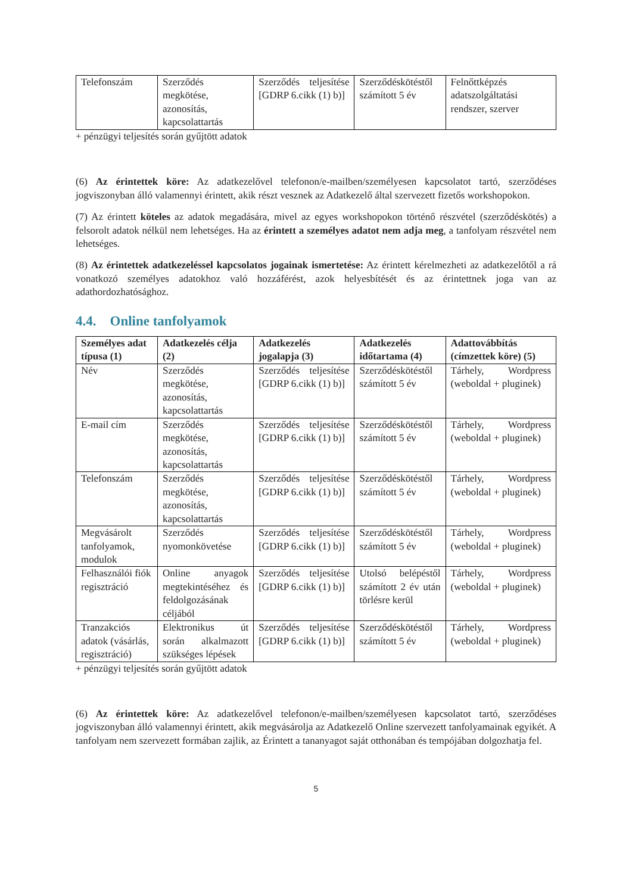| Telefonszám | Szerződés megkötése, azonosítás, kapcsolattartás | Szerződés teljesítése [GDRP 6.cikk (1) b)] | Szerződéskötéstől számított 5 év | Felnőttképzés adatszolgáltatási rendszer, szerver |
+ pénzügyi teljesítés során gyűjtött adatok
(6) Az érintettek köre: Az adatkezelővel telefonon/e-mailben/személyesen kapcsolatot tartó, szerződéses jogviszonyban álló valamennyi érintett, akik részt vesznek az Adatkezelő által szervezett fizetős workshopokon.
(7) Az érintett köteles az adatok megadására, mivel az egyes workshopokon történő részvétel (szerződéskötés) a felsorolt adatok nélkül nem lehetséges. Ha az érintett a személyes adatot nem adja meg, a tanfolyam részvétel nem lehetséges.
(8) Az érintettek adatkezeléssel kapcsolatos jogainak ismertetése: Az érintett kérelmezheti az adatkezelőtől a rá vonatkozó személyes adatokhoz való hozzáférést, azok helyesbítését és az érintettnek joga van az adathordozhatósághoz.
4.4. Online tanfolyamok
| Személyes adat típusa (1) | Adatkezelés célja (2) | Adatkezelés jogalapja (3) | Adatkezelés időtartama (4) | Adattovábbítás (címzettek köre) (5) |
| --- | --- | --- | --- | --- |
| Név | Szerződés megkötése, azonosítás, kapcsolattartás | Szerződés teljesítése [GDRP 6.cikk (1) b)] | Szerződéskötéstől számított 5 év | Tárhely, Wordpress (weboldal + pluginek) |
| E-mail cím | Szerződés megkötése, azonosítás, kapcsolattartás | Szerződés teljesítése [GDRP 6.cikk (1) b)] | Szerződéskötéstől számított 5 év | Tárhely, Wordpress (weboldal + pluginek) |
| Telefonszám | Szerződés megkötése, azonosítás, kapcsolattartás | Szerződés teljesítése [GDRP 6.cikk (1) b)] | Szerződéskötéstől számított 5 év | Tárhely, Wordpress (weboldal + pluginek) |
| Megvásárolt tanfolyamok, modulok | Szerződés nyomonkövetése | Szerződés teljesítése [GDRP 6.cikk (1) b)] | Szerződéskötéstől számított 5 év | Tárhely, Wordpress (weboldal + pluginek) |
| Felhasználói fiók regisztráció | Online anyagok megtekintéséhez és feldolgozásának céljából | Szerződés teljesítése [GDRP 6.cikk (1) b)] | Utolsó belépéstől számított 2 év után törlésre kerül | Tárhely, Wordpress (weboldal + pluginek) |
| Tranzakciós adatok (vásárlás, regisztráció) | Elektronikus út során alkalmazott szükséges lépések | Szerződés teljesítése [GDRP 6.cikk (1) b)] | Szerződéskötéstől számított 5 év | Tárhely, Wordpress (weboldal + pluginek) |
+ pénzügyi teljesítés során gyűjtött adatok
(6) Az érintettek köre: Az adatkezelővel telefonon/e-mailben/személyesen kapcsolatot tartó, szerződéses jogviszonyban álló valamennyi érintett, akik megvásárolja az Adatkezelő Online szervezett tanfolyamainak egyikét. A tanfolyam nem szervezett formában zajlik, az Érintett a tananyagot saját otthonában és tempójában dolgozhatja fel.
5